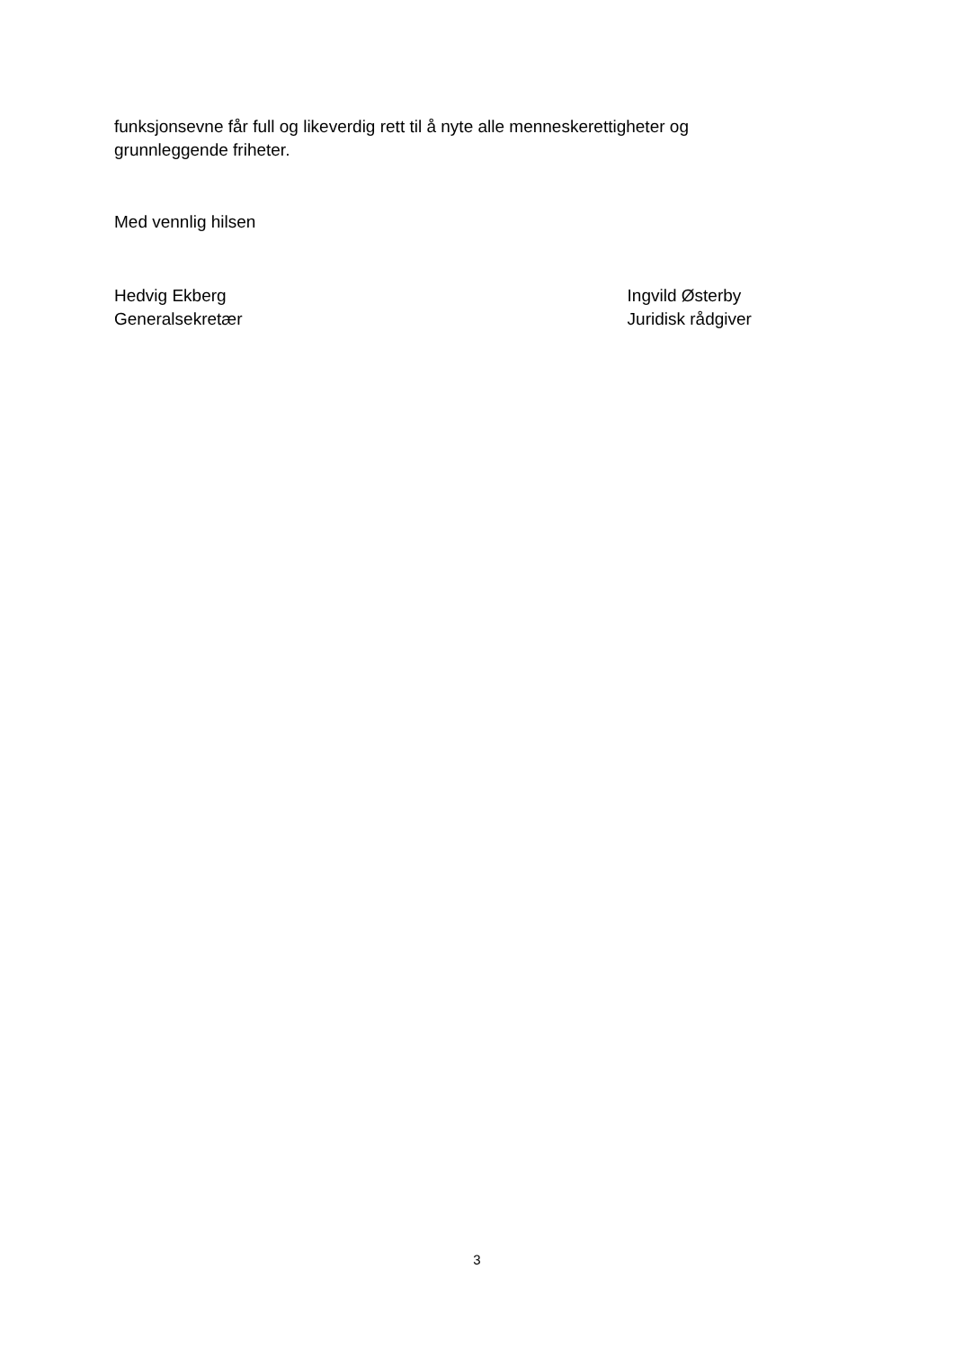funksjonsevne får full og likeverdig rett til å nyte alle menneskerettigheter og
grunnleggende friheter.
Med vennlig hilsen
Hedvig Ekberg
Generalsekretær
Ingvild Østerby
Juridisk rådgiver
3